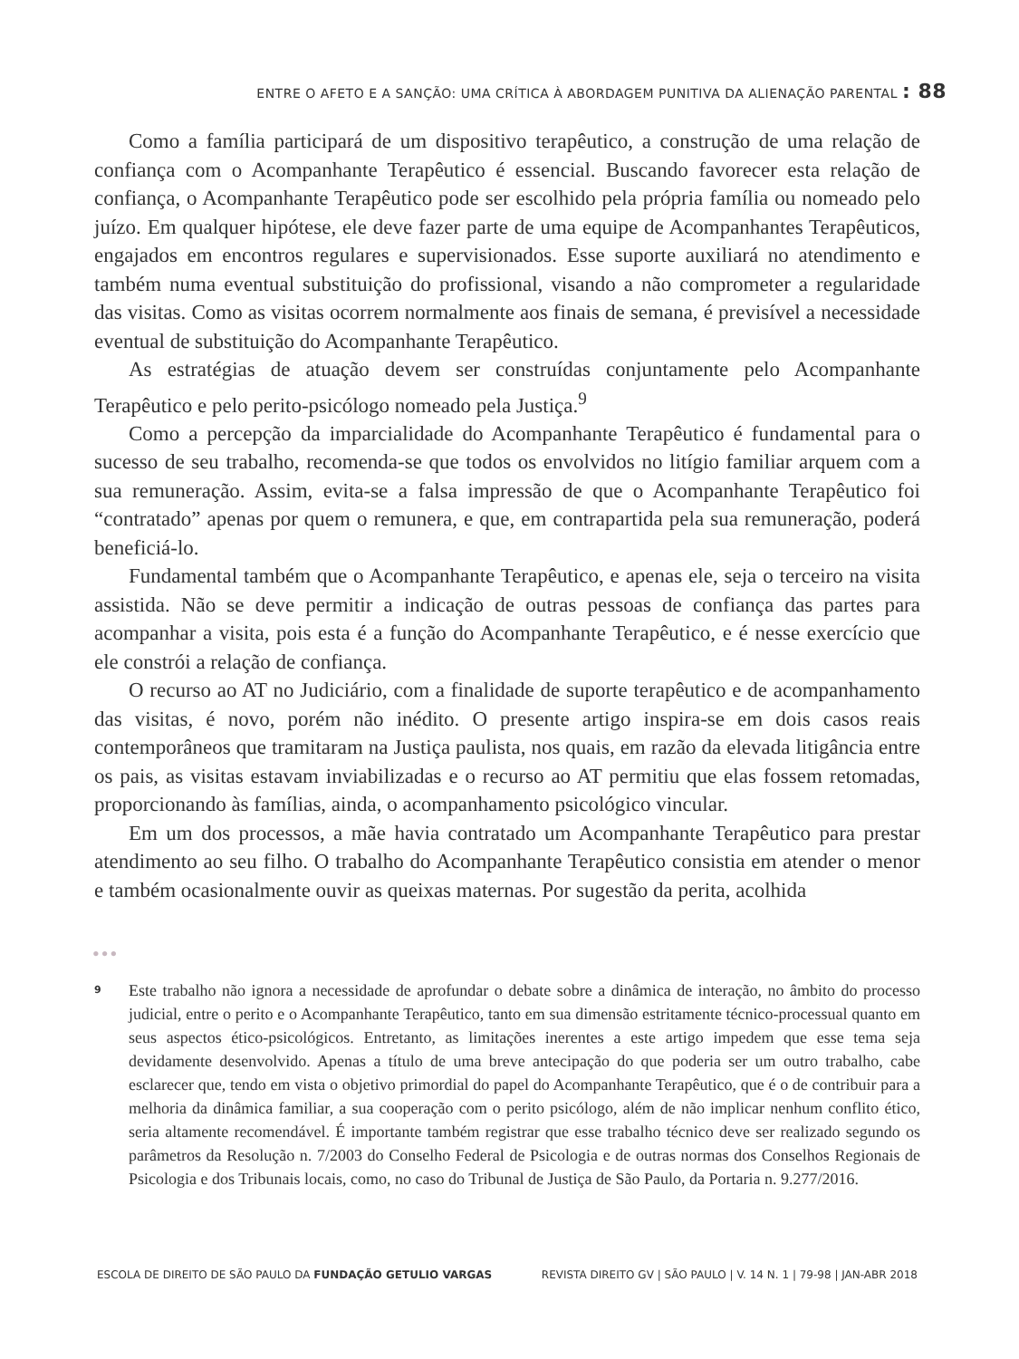ENTRE O AFETO E A SANÇÃO: UMA CRÍTICA À ABORDAGEM PUNITIVA DA ALIENAÇÃO PARENTAL : 88
Como a família participará de um dispositivo terapêutico, a construção de uma relação de confiança com o Acompanhante Terapêutico é essencial. Buscando favorecer esta relação de confiança, o Acompanhante Terapêutico pode ser escolhido pela própria família ou nomeado pelo juízo. Em qualquer hipótese, ele deve fazer parte de uma equipe de Acompanhantes Terapêuticos, engajados em encontros regulares e supervisionados. Esse suporte auxiliará no atendimento e também numa eventual substituição do profissional, visando a não comprometer a regularidade das visitas. Como as visitas ocorrem normalmente aos finais de semana, é previsível a necessidade eventual de substituição do Acompanhante Terapêutico.
As estratégias de atuação devem ser construídas conjuntamente pelo Acompanhante Terapêutico e pelo perito-psicólogo nomeado pela Justiça.<sup>9</sup>
Como a percepção da imparcialidade do Acompanhante Terapêutico é fundamental para o sucesso de seu trabalho, recomenda-se que todos os envolvidos no litígio familiar arquem com a sua remuneração. Assim, evita-se a falsa impressão de que o Acompanhante Terapêutico foi “contratado” apenas por quem o remunera, e que, em contrapartida pela sua remuneração, poderá beneficiá-lo.
Fundamental também que o Acompanhante Terapêutico, e apenas ele, seja o terceiro na visita assistida. Não se deve permitir a indicação de outras pessoas de confiança das partes para acompanhar a visita, pois esta é a função do Acompanhante Terapêutico, e é nesse exercício que ele constrói a relação de confiança.
O recurso ao AT no Judiciário, com a finalidade de suporte terapêutico e de acompanhamento das visitas, é novo, porém não inédito. O presente artigo inspira-se em dois casos reais contemporâneos que tramitaram na Justiça paulista, nos quais, em razão da elevada litigância entre os pais, as visitas estavam inviabilizadas e o recurso ao AT permitiu que elas fossem retomadas, proporcionando às famílias, ainda, o acompanhamento psicológico vincular.
Em um dos processos, a mãe havia contratado um Acompanhante Terapêutico para prestar atendimento ao seu filho. O trabalho do Acompanhante Terapêutico consistia em atender o menor e também ocasionalmente ouvir as queixas maternas. Por sugestão da perita, acolhida
•••
9 Este trabalho não ignora a necessidade de aprofundar o debate sobre a dinâmica de interação, no âmbito do processo judicial, entre o perito e o Acompanhante Terapêutico, tanto em sua dimensão estritamente técnico-processual quanto em seus aspectos ético-psicológicos. Entretanto, as limitações inerentes a este artigo impedem que esse tema seja devidamente desenvolvido. Apenas a título de uma breve antecipação do que poderia ser um outro trabalho, cabe esclarecer que, tendo em vista o objetivo primordial do papel do Acompanhante Terapêutico, que é o de contribuir para a melhoria da dinâmica familiar, a sua cooperação com o perito psicólogo, além de não implicar nenhum conflito ético, seria altamente recomendável. É importante também registrar que esse trabalho técnico deve ser realizado segundo os parâmetros da Resolução n. 7/2003 do Conselho Federal de Psicologia e de outras normas dos Conselhos Regionais de Psicologia e dos Tribunais locais, como, no caso do Tribunal de Justiça de São Paulo, da Portaria n. 9.277/2016.
ESCOLA DE DIREITO DE SÃO PAULO DA FUNDAÇÃO GETULIO VARGAS REVISTA DIREITO GV | SÃO PAULO | V. 14 N. 1 | 79-98 | JAN-ABR 2018